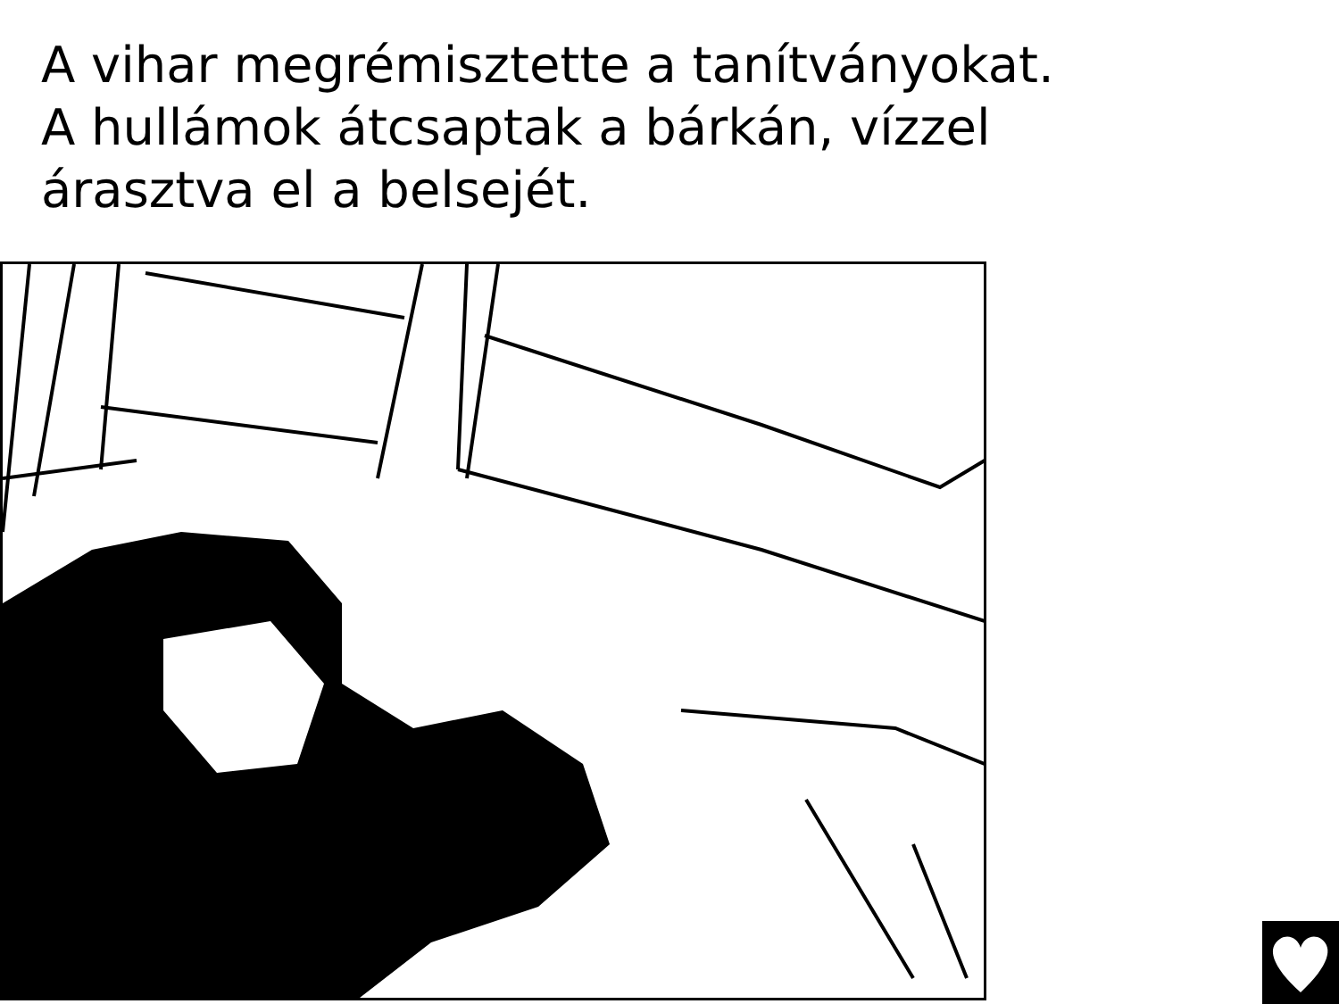A vihar megrémisztette a tanítványokat.
A hullámok átcsaptak a bárkán, vízzel
árasztva el a belsejét.